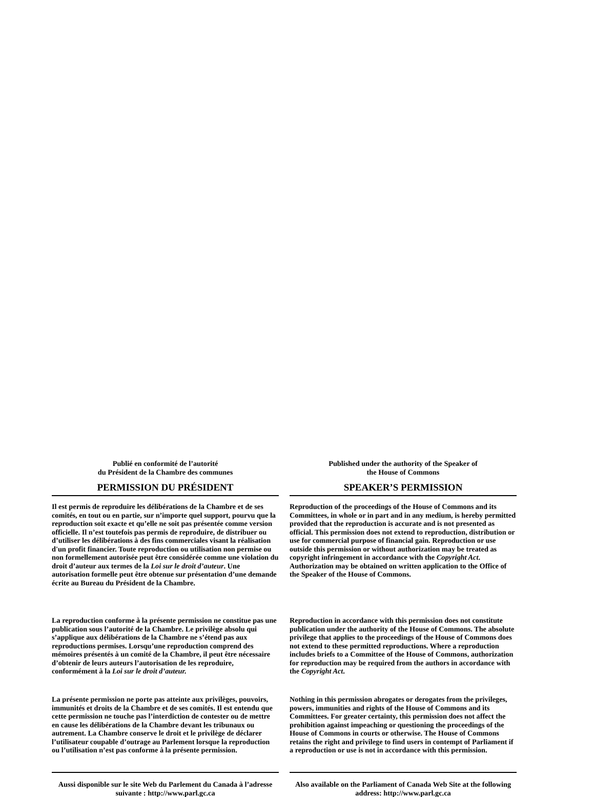Publié en conformité de l’autorité
du Président de la Chambre des communes
PERMISSION DU PRÉSIDENT
Il est permis de reproduire les délibérations de la Chambre et de ses comités, en tout ou en partie, sur n’importe quel support, pourvu que la reproduction soit exacte et qu’elle ne soit pas présentée comme version officielle. Il n’est toutefois pas permis de reproduire, de distribuer ou d’utiliser les délibérations à des fins commerciales visant la réalisation d'un profit financier. Toute reproduction ou utilisation non permise ou non formellement autorisée peut être considérée comme une violation du droit d’auteur aux termes de la Loi sur le droit d’auteur. Une autorisation formelle peut être obtenue sur présentation d’une demande écrite au Bureau du Président de la Chambre.
La reproduction conforme à la présente permission ne constitue pas une publication sous l’autorité de la Chambre. Le privilège absolu qui s’applique aux délibérations de la Chambre ne s’étend pas aux reproductions permises. Lorsqu’une reproduction comprend des mémoires présentés à un comité de la Chambre, il peut être nécessaire d’obtenir de leurs auteurs l’autorisation de les reproduire, conformément à la Loi sur le droit d’auteur.
La présente permission ne porte pas atteinte aux privilèges, pouvoirs, immunités et droits de la Chambre et de ses comités. Il est entendu que cette permission ne touche pas l’interdiction de contester ou de mettre en cause les délibérations de la Chambre devant les tribunaux ou autrement. La Chambre conserve le droit et le privilège de déclarer l’utilisateur coupable d’outrage au Parlement lorsque la reproduction ou l’utilisation n’est pas conforme à la présente permission.
Aussi disponible sur le site Web du Parlement du Canada à l’adresse suivante : http://www.parl.gc.ca
Published under the authority of the Speaker of
the House of Commons
SPEAKER’S PERMISSION
Reproduction of the proceedings of the House of Commons and its Committees, in whole or in part and in any medium, is hereby permitted provided that the reproduction is accurate and is not presented as official. This permission does not extend to reproduction, distribution or use for commercial purpose of financial gain. Reproduction or use outside this permission or without authorization may be treated as copyright infringement in accordance with the Copyright Act. Authorization may be obtained on written application to the Office of the Speaker of the House of Commons.
Reproduction in accordance with this permission does not constitute publication under the authority of the House of Commons. The absolute privilege that applies to the proceedings of the House of Commons does not extend to these permitted reproductions. Where a reproduction includes briefs to a Committee of the House of Commons, authorization for reproduction may be required from the authors in accordance with the Copyright Act.
Nothing in this permission abrogates or derogates from the privileges, powers, immunities and rights of the House of Commons and its Committees. For greater certainty, this permission does not affect the prohibition against impeaching or questioning the proceedings of the House of Commons in courts or otherwise. The House of Commons retains the right and privilege to find users in contempt of Parliament if a reproduction or use is not in accordance with this permission.
Also available on the Parliament of Canada Web Site at the following address: http://www.parl.gc.ca